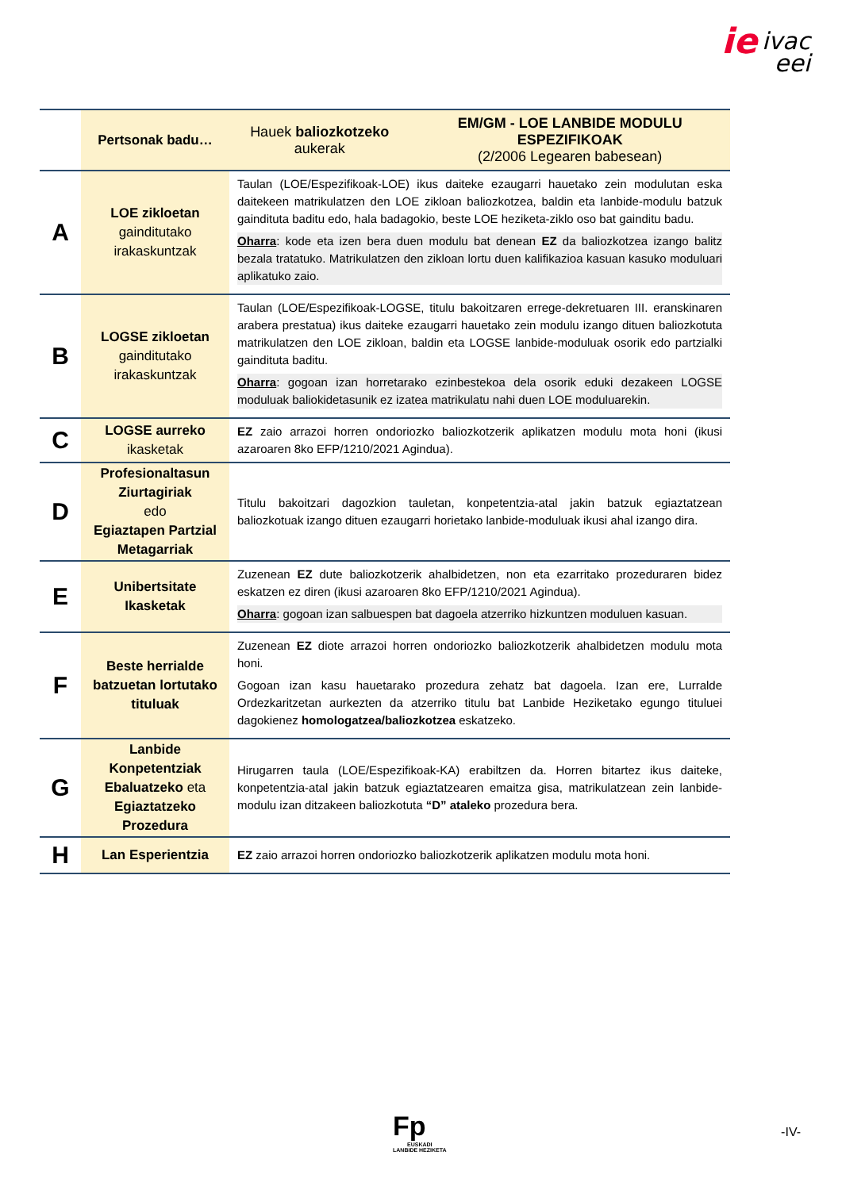ie ivac
eei
| | Pertsonak badu… | Hauek baliozkotzeko aukerak | EM/GM - LOE LANBIDE MODULU ESPEZIFIKOAK (2/2006 Legearen babesean) |
| --- | --- | --- | --- |
| A | LOE zikloetan gainditutako irakaskuntzak | Taulan (LOE/Espezifikoak-LOE) ikus daiteke ezaugarri hauetako zein modulutan eska daitekeen matrikulatzen den LOE zikloan baliozkotzea, baldin eta lanbide-modulu batzuk gaindituta baditu edo, hala badagokio, beste LOE heziketa-ziklo oso bat gainditu badu. Oharra : kode eta izen bera duen modulu bat denean EZ da baliozkotzea izango balitz bezala tratatuko. Matrikulatzen den zikloan lortu duen kalifikazioa kasuan kasuko moduluari aplikatuko zaio. | |
| B | LOGSE zikloetan gainditutako irakaskuntzak | Taulan (LOE/Espezifikoak-LOGSE, titulu bakoitzaren errege-dekretuaren III. eranskinaren arabera prestatua) ikus daiteke ezaugarri hauetako zein modulu izango dituen baliozkotuta matrikulatzen den LOE zikloan, baldin eta LOGSE lanbide-moduluak osorik edo partzialki gaindituta baditu. Oharra : gogoan izan horretarako ezinbestekoa dela osorik eduki dezakeen LOGSE moduluak baliokidetasunik ez izatea matrikulatu nahi duen LOE moduluarekin. | |
| C | LOGSE aurreko ikasketak | EZ zaio arrazoi horren ondoriozko baliozkotzerik aplikatzen modulu mota honi (ikusi azaroaren 8ko EFP/1210/2021 Agindua). | |
| D | Profesionaltasun Ziurtagiriak edo Egiaztapen Partzial Metagarriak | Titulu bakoitzari dagozkion tauletan, konpetentzia-atal jakin batzuk egiaztatzean baliozkotuak izango dituen ezaugarri horietako lanbide-moduluak ikusi ahal izango dira. | |
| E | Unibertsitate Ikasketak | Zuzenean EZ dute baliozkotzerik ahalbidetzen, non eta ezarritako prozeduraren bidez eskatzen ez diren (ikusi azaroaren 8ko EFP/1210/2021 Agindua). Oharra : gogoan izan salbuespen bat dagoela atzerriko hizkuntzen moduluen kasuan. | |
| F | Beste herrialde batzuetan lortutako tituluak | Zuzenean EZ diote arrazoi horren ondoriozko baliozkotzerik ahalbidetzen modulu mota honi. Gogoan izan kasu hauetarako prozedura zehatz bat dagoela. Izan ere, Lurralde Ordezkaritzetan aurkezten da atzerriko titulu bat Lanbide Heziketako egungo tituluei dagokienez homologatzea/baliozkotzea eskatzeko. | |
| G | Lanbide Konpetentziak Ebaluatzeko eta Egiaztatzeko Prozedura | Hirugarren taula (LOE/Espezifikoak-KA) erabiltzen da. Horren bitartez ikus daiteke, konpetentzia-atal jakin batzuk egiaztatzearen emaitza gisa, matrikulatzean zein lanbide-modulu izan ditzakeen baliozkotuta “D” ataleko prozedura bera. | |
| H | Lan Esperientzia | EZ zaio arrazoi horren ondoriozko baliozkotzerik aplikatzen modulu mota honi. | |
Fp
EUSKADI
LANBIDE HEZIKETA
-IV-